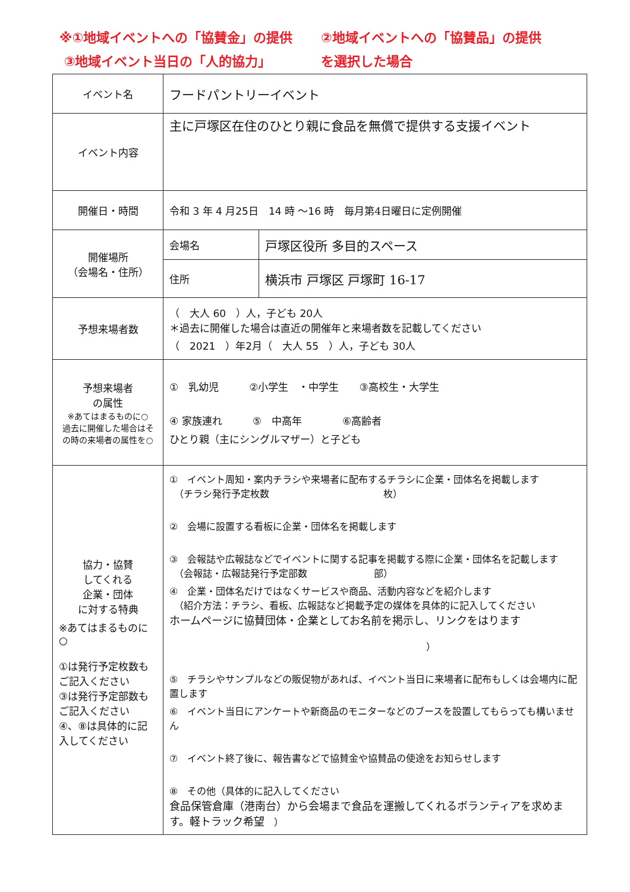※①地域イベントへの「協賛金」の提供 ②地域イベントへの「協賛品」の提供
③地域イベント当日の「人的協力」 を選択した場合
| イベント名 | フードパントリーイベント | |
| イベント内容 | 主に戸塚区在住のひとり親に食品を無償で提供する支援イベント | |
| 開催日・時間 | 令和 3 年 4 月25日 14 時 ～16 時 毎月第4日曜日に定例開催 | |
| 開催場所 （会場名・住所） | 会場名 | 戸塚区役所 多目的スペース |
| | 住所 | 横浜市 戸塚区 戸塚町 16-17 |
| 予想来場者数 | （ 大人 60 ）人，子ども 20人 ＊過去に開催した場合は直近の開催年と来場者数を記載してください （ 2021 ）年2月（ 大人 55 ）人，子ども 30人 | |
| 予想来場者 の属性 ※あてはまるものに○ 過去に開催した場合はその時の来場者の属性を○ | ① 乳幼児 ②小学生 ・中学生 ③高校生・大学生 ④ 家族連れ ⑤ 中高年 ⑥高齢者 ひとり親（主にシングルマザー）と子ども | |
| 協力・協賛 してくれる 企業・団体 に対する特典 ※あてはまるものに○ ①は発行予定枚数もご記入ください ③は発行予定部数もご記入ください ④、⑧は具体的に記入してください | ① イベント周知・案内チラシや来場者に配布するチラシに企業・団体名を掲載します （チラシ発行予定枚数 枚） ② 会場に設置する看板に企業・団体名を掲載します ③ 会報誌や広報誌などでイベントに関する記事を掲載する際に企業・団体名を記載します （会報誌・広報誌発行予定部数 部） ④ 企業・団体名だけではなくサービスや商品、活動内容などを紹介します （紹介方法：チラシ、看板、広報誌など掲載予定の媒体を具体的に記入してください ホームページに協賛団体・企業としてお名前を掲示し、リンクをはります ） ⑤ チラシやサンプルなどの販促物があれば、イベント当日に来場者に配布もしくは会場内に配置します ⑥ イベント当日にアンケートや新商品のモニターなどのブースを設置してもらっても構いません ⑦ イベント終了後に、報告書などで協賛金や協賛品の使途をお知らせします ⑧ その他（具体的に記入してください 食品保管倉庫（港南台）から会場まで食品を運搬してくれるボランティアを求めます。軽トラック希望 ） | |